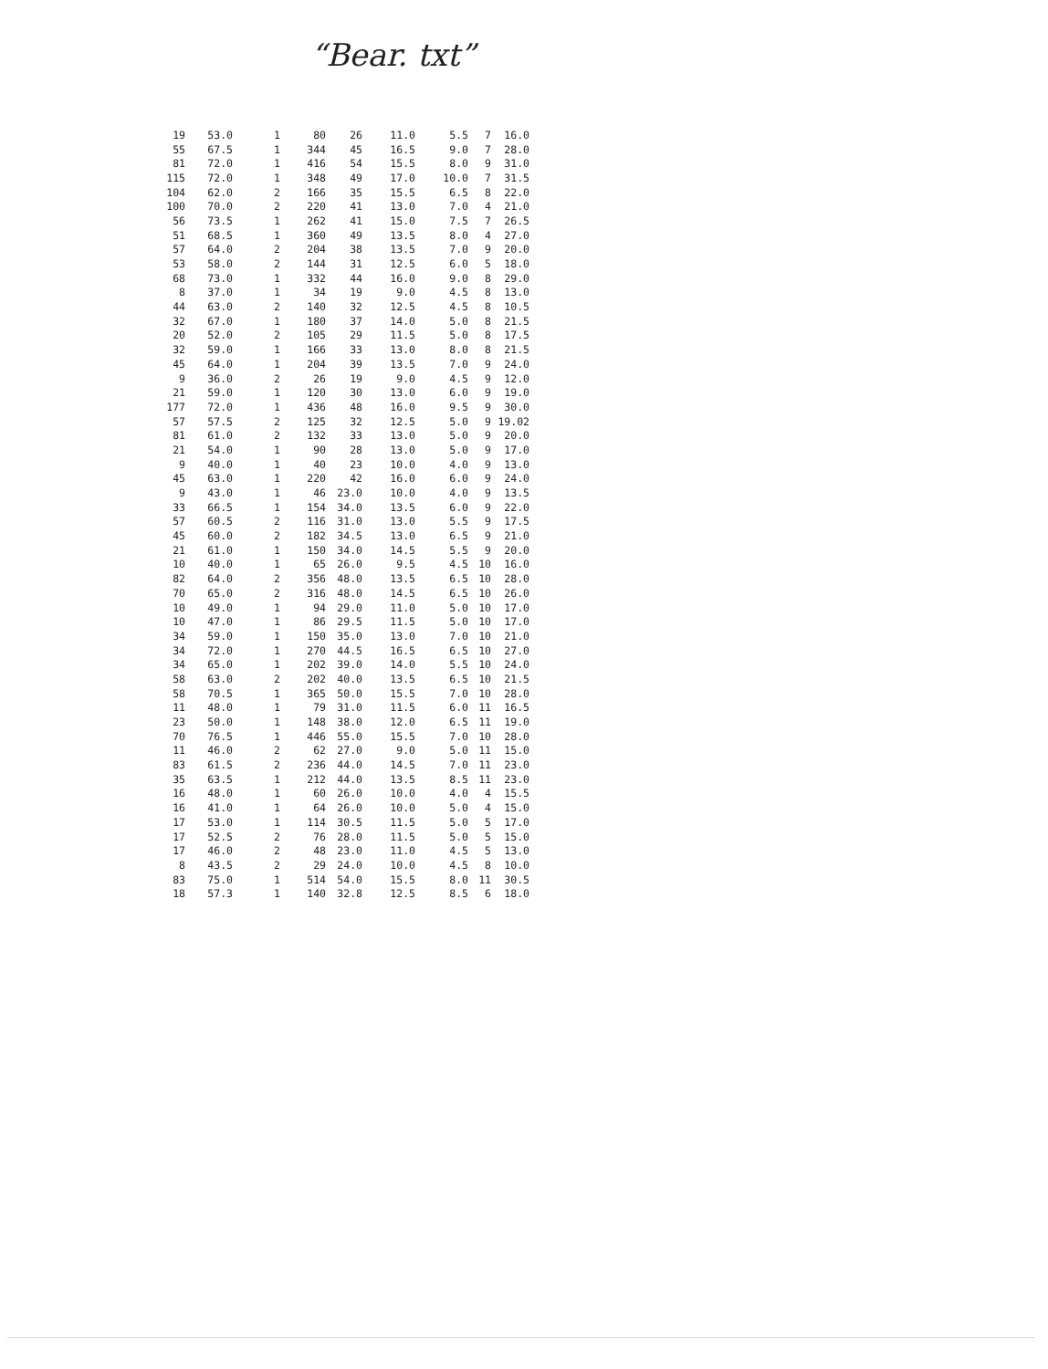“Bear. txt”
| 19 | 53.0 | 1 | 80 | 26 | 11.0 | 5.5 | 7 | 16.0 |
| 55 | 67.5 | 1 | 344 | 45 | 16.5 | 9.0 | 7 | 28.0 |
| 81 | 72.0 | 1 | 416 | 54 | 15.5 | 8.0 | 9 | 31.0 |
| 115 | 72.0 | 1 | 348 | 49 | 17.0 | 10.0 | 7 | 31.5 |
| 104 | 62.0 | 2 | 166 | 35 | 15.5 | 6.5 | 8 | 22.0 |
| 100 | 70.0 | 2 | 220 | 41 | 13.0 | 7.0 | 4 | 21.0 |
| 56 | 73.5 | 1 | 262 | 41 | 15.0 | 7.5 | 7 | 26.5 |
| 51 | 68.5 | 1 | 360 | 49 | 13.5 | 8.0 | 4 | 27.0 |
| 57 | 64.0 | 2 | 204 | 38 | 13.5 | 7.0 | 9 | 20.0 |
| 53 | 58.0 | 2 | 144 | 31 | 12.5 | 6.0 | 5 | 18.0 |
| 68 | 73.0 | 1 | 332 | 44 | 16.0 | 9.0 | 8 | 29.0 |
| 8 | 37.0 | 1 | 34 | 19 | 9.0 | 4.5 | 8 | 13.0 |
| 44 | 63.0 | 2 | 140 | 32 | 12.5 | 4.5 | 8 | 10.5 |
| 32 | 67.0 | 1 | 180 | 37 | 14.0 | 5.0 | 8 | 21.5 |
| 20 | 52.0 | 2 | 105 | 29 | 11.5 | 5.0 | 8 | 17.5 |
| 32 | 59.0 | 1 | 166 | 33 | 13.0 | 8.0 | 8 | 21.5 |
| 45 | 64.0 | 1 | 204 | 39 | 13.5 | 7.0 | 9 | 24.0 |
| 9 | 36.0 | 2 | 26 | 19 | 9.0 | 4.5 | 9 | 12.0 |
| 21 | 59.0 | 1 | 120 | 30 | 13.0 | 6.0 | 9 | 19.0 |
| 177 | 72.0 | 1 | 436 | 48 | 16.0 | 9.5 | 9 | 30.0 |
| 57 | 57.5 | 2 | 125 | 32 | 12.5 | 5.0 | 9 | 19.02 |
| 81 | 61.0 | 2 | 132 | 33 | 13.0 | 5.0 | 9 | 20.0 |
| 21 | 54.0 | 1 | 90 | 28 | 13.0 | 5.0 | 9 | 17.0 |
| 9 | 40.0 | 1 | 40 | 23 | 10.0 | 4.0 | 9 | 13.0 |
| 45 | 63.0 | 1 | 220 | 42 | 16.0 | 6.0 | 9 | 24.0 |
| 9 | 43.0 | 1 | 46 | 23.0 | 10.0 | 4.0 | 9 | 13.5 |
| 33 | 66.5 | 1 | 154 | 34.0 | 13.5 | 6.0 | 9 | 22.0 |
| 57 | 60.5 | 2 | 116 | 31.0 | 13.0 | 5.5 | 9 | 17.5 |
| 45 | 60.0 | 2 | 182 | 34.5 | 13.0 | 6.5 | 9 | 21.0 |
| 21 | 61.0 | 1 | 150 | 34.0 | 14.5 | 5.5 | 9 | 20.0 |
| 10 | 40.0 | 1 | 65 | 26.0 | 9.5 | 4.5 | 10 | 16.0 |
| 82 | 64.0 | 2 | 356 | 48.0 | 13.5 | 6.5 | 10 | 28.0 |
| 70 | 65.0 | 2 | 316 | 48.0 | 14.5 | 6.5 | 10 | 26.0 |
| 10 | 49.0 | 1 | 94 | 29.0 | 11.0 | 5.0 | 10 | 17.0 |
| 10 | 47.0 | 1 | 86 | 29.5 | 11.5 | 5.0 | 10 | 17.0 |
| 34 | 59.0 | 1 | 150 | 35.0 | 13.0 | 7.0 | 10 | 21.0 |
| 34 | 72.0 | 1 | 270 | 44.5 | 16.5 | 6.5 | 10 | 27.0 |
| 34 | 65.0 | 1 | 202 | 39.0 | 14.0 | 5.5 | 10 | 24.0 |
| 58 | 63.0 | 2 | 202 | 40.0 | 13.5 | 6.5 | 10 | 21.5 |
| 58 | 70.5 | 1 | 365 | 50.0 | 15.5 | 7.0 | 10 | 28.0 |
| 11 | 48.0 | 1 | 79 | 31.0 | 11.5 | 6.0 | 11 | 16.5 |
| 23 | 50.0 | 1 | 148 | 38.0 | 12.0 | 6.5 | 11 | 19.0 |
| 70 | 76.5 | 1 | 446 | 55.0 | 15.5 | 7.0 | 10 | 28.0 |
| 11 | 46.0 | 2 | 62 | 27.0 | 9.0 | 5.0 | 11 | 15.0 |
| 83 | 61.5 | 2 | 236 | 44.0 | 14.5 | 7.0 | 11 | 23.0 |
| 35 | 63.5 | 1 | 212 | 44.0 | 13.5 | 8.5 | 11 | 23.0 |
| 16 | 48.0 | 1 | 60 | 26.0 | 10.0 | 4.0 | 4 | 15.5 |
| 16 | 41.0 | 1 | 64 | 26.0 | 10.0 | 5.0 | 4 | 15.0 |
| 17 | 53.0 | 1 | 114 | 30.5 | 11.5 | 5.0 | 5 | 17.0 |
| 17 | 52.5 | 2 | 76 | 28.0 | 11.5 | 5.0 | 5 | 15.0 |
| 17 | 46.0 | 2 | 48 | 23.0 | 11.0 | 4.5 | 5 | 13.0 |
| 8 | 43.5 | 2 | 29 | 24.0 | 10.0 | 4.5 | 8 | 10.0 |
| 83 | 75.0 | 1 | 514 | 54.0 | 15.5 | 8.0 | 11 | 30.5 |
| 18 | 57.3 | 1 | 140 | 32.8 | 12.5 | 8.5 | 6 | 18.0 |